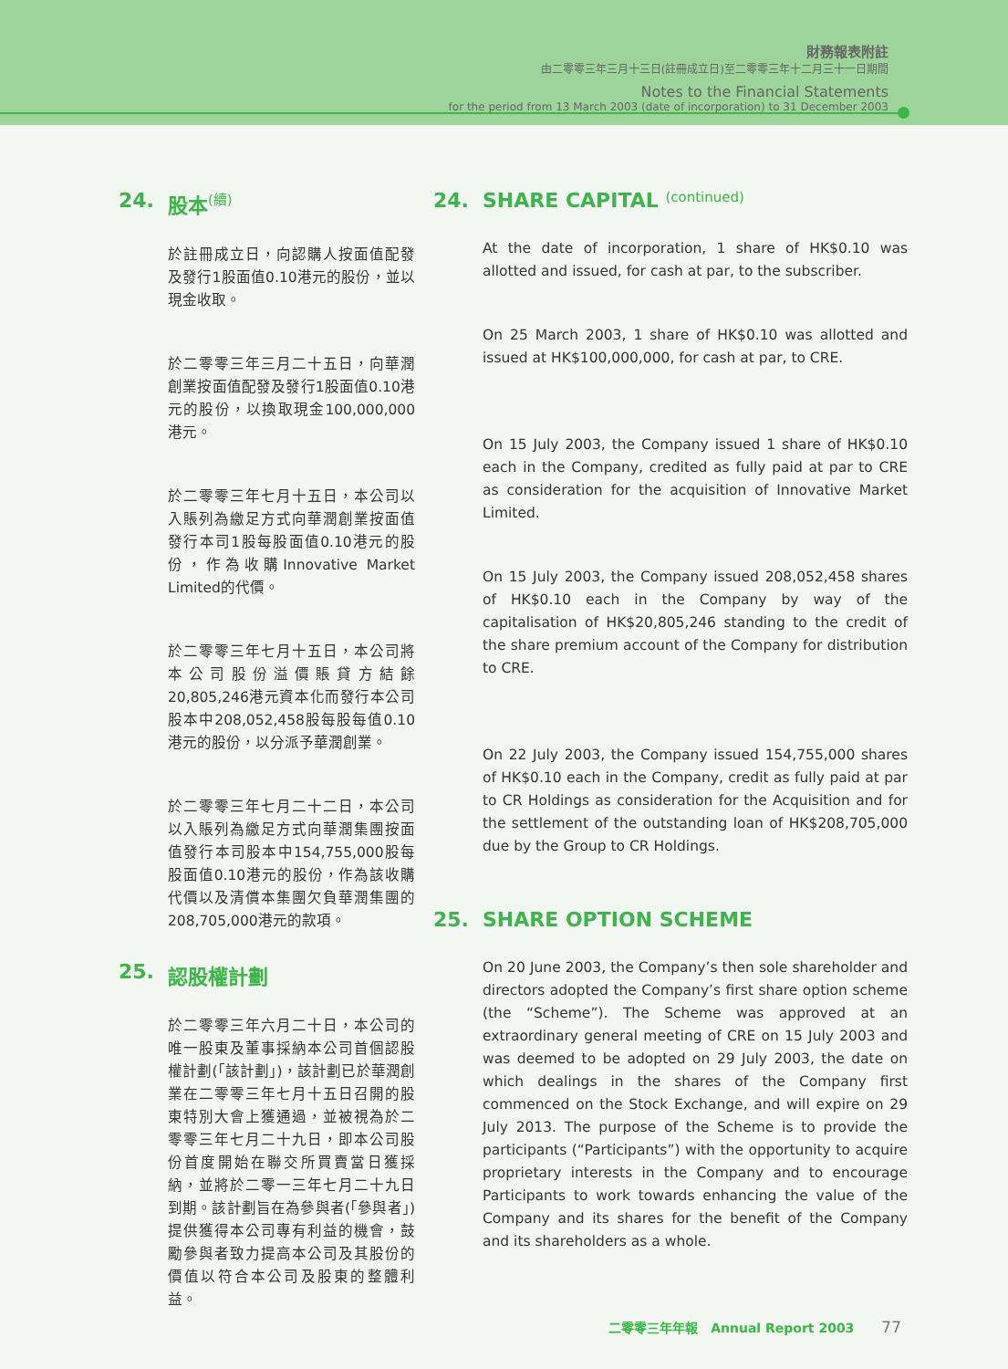財務報表附註
由二零零三年三月十三日(註冊成立日)至二零零三年十二月三十一日期間
Notes to the Financial Statements
for the period from 13 March 2003 (date of incorporation) to 31 December 2003
24. 股本 (續)
於註冊成立日，向認購人按面值配發及發行1股面值0.10港元的股份，並以現金收取。
於二零零三年三月二十五日，向華潤創業按面值配發及發行1股面值0.10港元的股份，以換取現金100,000,000港元。
於二零零三年七月十五日，本公司以入賬列為繳足方式向華潤創業按面值發行本司1股每股面值0.10港元的股份，作為收購Innovative Market Limited的代價。
於二零零三年七月十五日，本公司將本公司股份溢價賬貸方結餘20,805,246港元資本化而發行本公司股本中208,052,458股每股每值0.10港元的股份，以分派予華潤創業。
於二零零三年七月二十二日，本公司以入賬列為繳足方式向華潤集團按面值發行本司股本中154,755,000股每股面值0.10港元的股份，作為該收購代價以及清償本集團欠負華潤集團的208,705,000港元的款項。
25. 認股權計劃
於二零零三年六月二十日，本公司的唯一股東及董事採納本公司首個認股權計劃(「該計劃」)，該計劃已於華潤創業在二零零三年七月十五日召開的股東特別大會上獲通過，並被視為於二零零三年七月二十九日，即本公司股份首度開始在聯交所買賣當日獲採納，並將於二零一三年七月二十九日到期。該計劃旨在為參與者(「參與者」)提供獲得本公司專有利益的機會，鼓勵參與者致力提高本公司及其股份的價值以符合本公司及股東的整體利益。
24. SHARE CAPITAL (continued)
At the date of incorporation, 1 share of HK$0.10 was allotted and issued, for cash at par, to the subscriber.
On 25 March 2003, 1 share of HK$0.10 was allotted and issued at HK$100,000,000, for cash at par, to CRE.
On 15 July 2003, the Company issued 1 share of HK$0.10 each in the Company, credited as fully paid at par to CRE as consideration for the acquisition of Innovative Market Limited.
On 15 July 2003, the Company issued 208,052,458 shares of HK$0.10 each in the Company by way of the capitalisation of HK$20,805,246 standing to the credit of the share premium account of the Company for distribution to CRE.
On 22 July 2003, the Company issued 154,755,000 shares of HK$0.10 each in the Company, credit as fully paid at par to CR Holdings as consideration for the Acquisition and for the settlement of the outstanding loan of HK$208,705,000 due by the Group to CR Holdings.
25. SHARE OPTION SCHEME
On 20 June 2003, the Company’s then sole shareholder and directors adopted the Company’s first share option scheme (the “Scheme”). The Scheme was approved at an extraordinary general meeting of CRE on 15 July 2003 and was deemed to be adopted on 29 July 2003, the date on which dealings in the shares of the Company first commenced on the Stock Exchange, and will expire on 29 July 2013. The purpose of the Scheme is to provide the participants (“Participants”) with the opportunity to acquire proprietary interests in the Company and to encourage Participants to work towards enhancing the value of the Company and its shares for the benefit of the Company and its shareholders as a whole.
二零零三年年報 Annual Report 2003 77